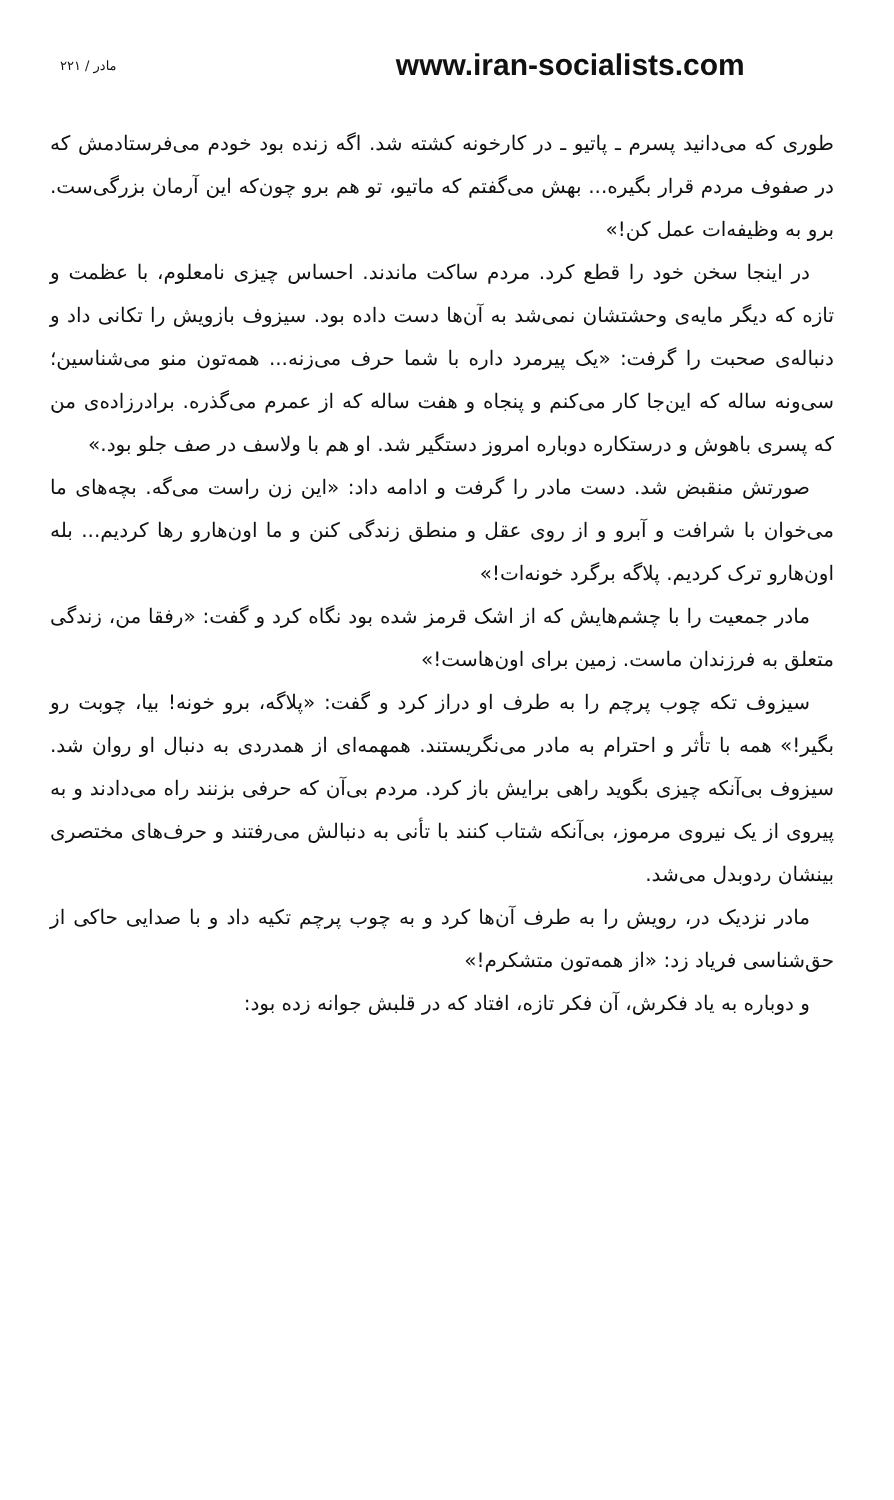۲۲۱ / مادر www.iran-socialists.com
طوری که می‌دانید پسرم ـ پاتیو ـ در کارخونه کشته شد. اگه زنده بود خودم می‌فرستادمش که در صفوف مردم قرار بگیره... بهش می‌گفتم که ماتیو، تو هم برو چون‌که این آرمان بزرگی‌ست. برو به وظیفه‌ات عمل کن!»
در اینجا سخن خود را قطع کرد. مردم ساکت ماندند. احساس چیزی نامعلوم، با عظمت و تازه که دیگر مایه‌ی وحشتشان نمی‌شد به آن‌ها دست داده بود. سیزوف بازویش را تکانی داد و دنباله‌ی صحبت را گرفت: «یک پیرمرد داره با شما حرف می‌زنه... همه‌تون منو می‌شناسین؛ سی‌ونه ساله که این‌جا کار می‌کنم و پنجاه و هفت ساله که از عمرم می‌گذره. برادرزاده‌ی من که پسری باهوش و درستکاره دوباره امروز دستگیر شد. او هم با ولاسف در صف جلو بود.»
صورتش منقبض شد. دست مادر را گرفت و ادامه داد: «این زن راست می‌گه. بچه‌های ما می‌خوان با شرافت و آبرو و از روی عقل و منطق زندگی کنن و ما اون‌هارو رها کردیم... بله اون‌هارو ترک کردیم. پلاگه برگرد خونه‌ات!»
مادر جمعیت را با چشم‌هایش که از اشک قرمز شده بود نگاه کرد و گفت: «رفقا من، زندگی متعلق به فرزندان ماست. زمین برای اون‌هاست!»
سیزوف تکه چوب پرچم را به طرف او دراز کرد و گفت: «پلاگه، برو خونه! بیا، چوبت رو بگیر!» همه با تأثر و احترام به مادر می‌نگریستند. همهمه‌ای از همدردی به دنبال او روان شد. سیزوف بی‌آنکه چیزی بگوید راهی برایش باز کرد. مردم بی‌آن که حرفی بزنند راه می‌دادند و به پیروی از یک نیروی مرموز، بی‌آنکه شتاب کنند با تأنی به دنبالش می‌رفتند و حرف‌های مختصری بینشان ردوبدل می‌شد.
مادر نزدیک در، رویش را به طرف آن‌ها کرد و به چوب پرچم تکیه داد و با صدایی حاکی از حق‌شناسی فریاد زد: «از همه‌تون متشکرم!»
و دوباره به یاد فکرش، آن فکر تازه، افتاد که در قلبش جوانه زده بود: